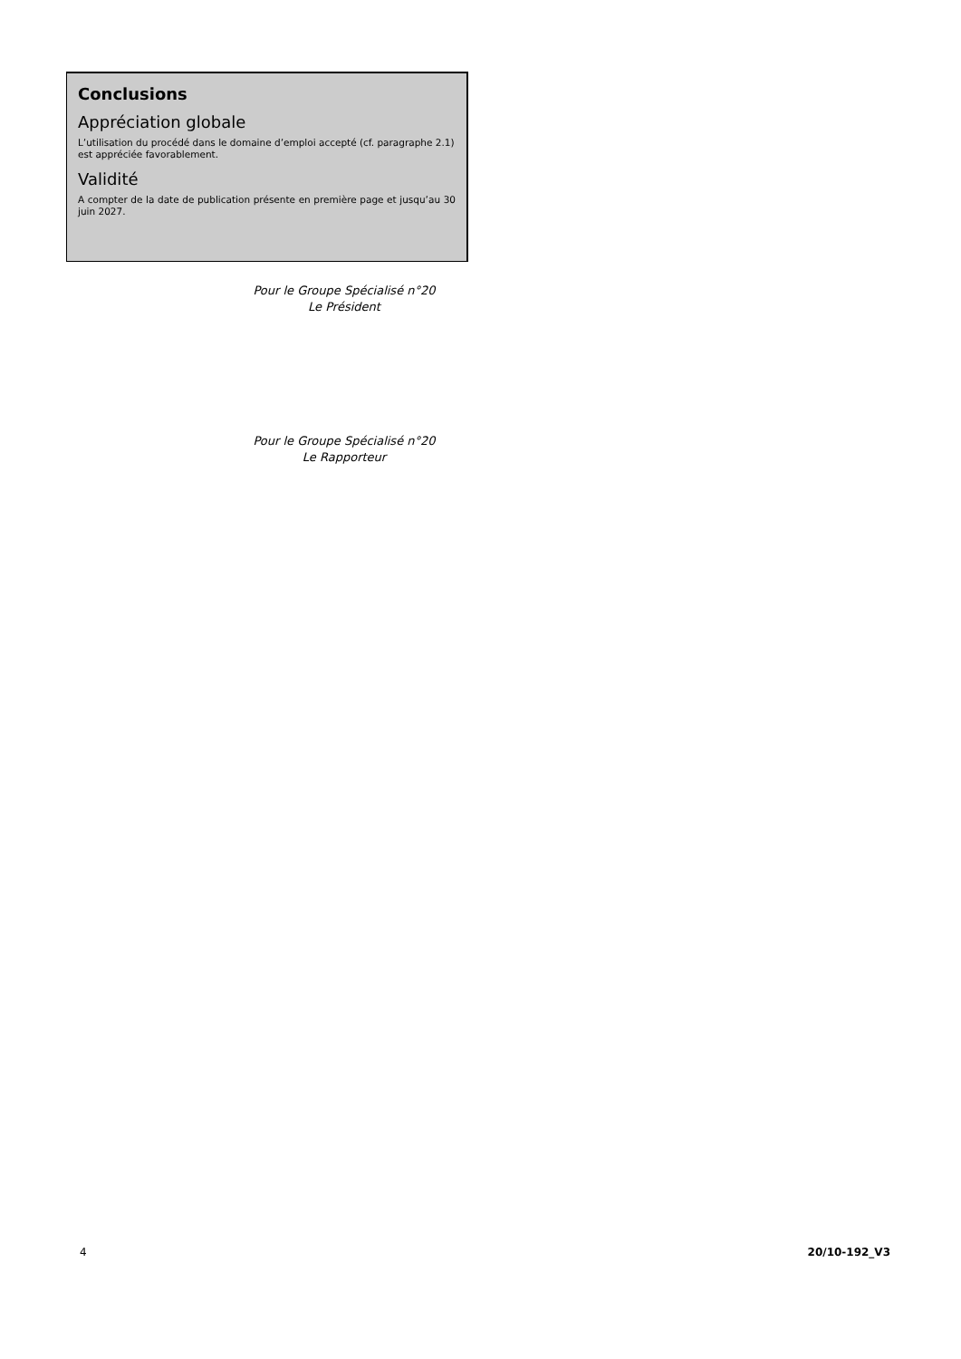Conclusions
Appréciation globale
L’utilisation du procédé dans le domaine d’emploi accepté (cf. paragraphe 2.1) est appréciée favorablement.
Validité
A compter de la date de publication présente en première page et jusqu’au 30 juin 2027.
Pour le Groupe Spécialisé n°20
Le Président
Pour le Groupe Spécialisé n°20
Le Rapporteur
4 20/10-192_V3